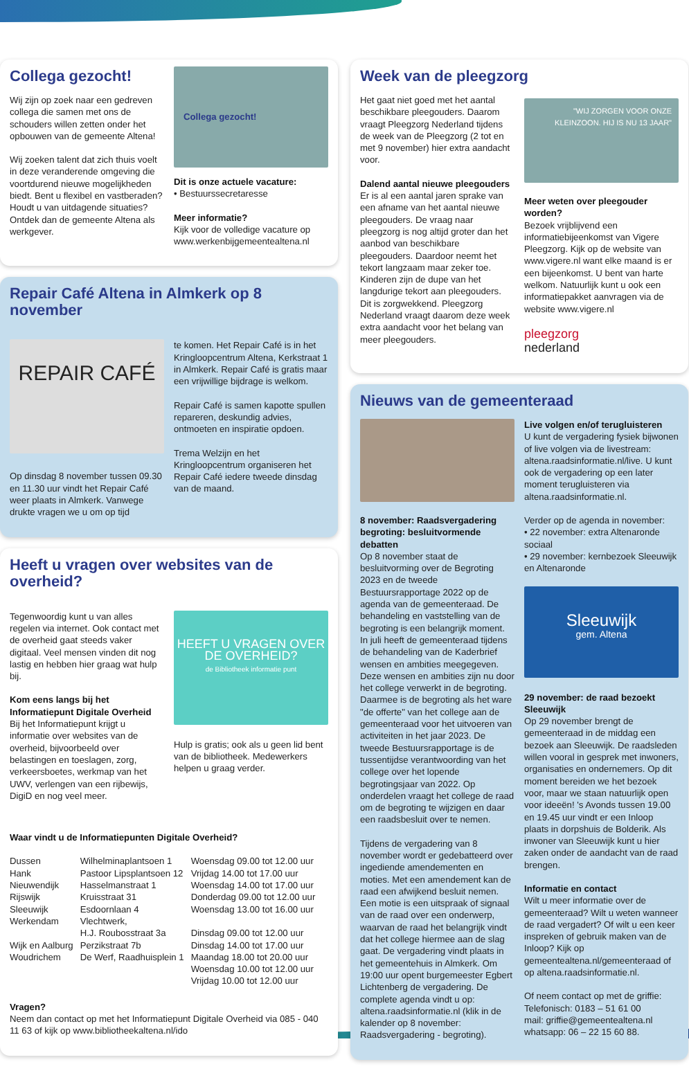Collega gezocht!
Wij zijn op zoek naar een gedreven collega die samen met ons de schouders willen zetten onder het opbouwen van de gemeente Altena!
Wij zoeken talent dat zich thuis voelt in deze veranderende omgeving die voortdurend nieuwe mogelijkheden biedt. Bent u flexibel en vastberaden? Houdt u van uitdagende situaties? Ontdek dan de gemeente Altena als werkgever.
Collega gezocht!
Dit is onze actuele vacature:
• Bestuurssecretaresse
Meer informatie?
Kijk voor de volledige vacature op www.werkenbijgemeentealtena.nl
Repair Café Altena in Almkerk op 8 november
REPAIR CAFÉ
Op dinsdag 8 november tussen 09.30 en 11.30 uur vindt het Repair Café weer plaats in Almkerk. Vanwege drukte vragen we u om op tijd
te komen. Het Repair Café is in het Kringloopcentrum Altena, Kerkstraat 1 in Almkerk. Repair Café is gratis maar een vrijwillige bijdrage is welkom.
Repair Café is samen kapotte spullen repareren, deskundig advies, ontmoeten en inspiratie opdoen.
Trema Welzijn en het Kringloopcentrum organiseren het Repair Café iedere tweede dinsdag van de maand.
Heeft u vragen over websites van de overheid?
Tegenwoordig kunt u van alles regelen via internet. Ook contact met de overheid gaat steeds vaker digitaal. Veel mensen vinden dit nog lastig en hebben hier graag wat hulp bij.
Kom eens langs bij het Informatiepunt Digitale Overheid
Bij het Informatiepunt krijgt u informatie over websites van de overheid, bijvoorbeeld over belastingen en toeslagen, zorg, verkeersboetes, werkmap van het UWV, verlengen van een rijbewijs, DigiD en nog veel meer.
HEEFT U VRAGEN OVER DE OVERHEID?
de Bibliotheek informatie punt
Hulp is gratis; ook als u geen lid bent van de bibliotheek. Medewerkers helpen u graag verder.
Waar vindt u de Informatiepunten Digitale Overheid?
| Dussen | Wilhelminaplantsoen 1 | Woensdag 09.00 tot 12.00 uur |
| Hank | Pastoor Lipsplantsoen 12 | Vrijdag 14.00 tot 17.00 uur |
| Nieuwendijk | Hasselmanstraat 1 | Woensdag 14.00 tot 17.00 uur |
| Rijswijk | Kruisstraat 31 | Donderdag 09.00 tot 12.00 uur |
| Sleeuwijk | Esdoornlaan 4 | Woensdag 13.00 tot 16.00 uur |
| Werkendam | Vlechtwerk, H.J. Roubosstraat 3a | Dinsdag 09.00 tot 12.00 uur |
| Wijk en Aalburg | Perzikstraat 7b | Dinsdag 14.00 tot 17.00 uur |
| Woudrichem | De Werf, Raadhuisplein 1 | Maandag 18.00 tot 20.00 uur Woensdag 10.00 tot 12.00 uur Vrijdag 10.00 tot 12.00 uur |
Vragen?
Neem dan contact op met het Informatiepunt Digitale Overheid via 085 - 040 11 63 of kijk op www.bibliotheekaltena.nl/ido
Week van de pleegzorg
Het gaat niet goed met het aantal beschikbare pleegouders. Daarom vraagt Pleegzorg Nederland tijdens de week van de Pleegzorg (2 tot en met 9 november) hier extra aandacht voor.
Dalend aantal nieuwe pleegouders
Er is al een aantal jaren sprake van een afname van het aantal nieuwe pleegouders. De vraag naar pleegzorg is nog altijd groter dan het aanbod van beschikbare pleegouders. Daardoor neemt het tekort langzaam maar zeker toe. Kinderen zijn de dupe van het langdurige tekort aan pleegouders. Dit is zorgwekkend. Pleegzorg Nederland vraagt daarom deze week extra aandacht voor het belang van meer pleegouders.
"WIJ ZORGEN VOOR ONZE KLEINZOON. HIJ IS NU 13 JAAR"
Meer weten over pleegouder worden?
Bezoek vrijblijvend een informatiebijeenkomst van Vigere Pleegzorg. Kijk op de website van www.vigere.nl want elke maand is er een bijeenkomst. U bent van harte welkom. Natuurlijk kunt u ook een informatiepakket aanvragen via de website www.vigere.nl
pleegzorg
nederland
Nieuws van de gemeenteraad
8 november: Raadsvergadering begroting: besluitvormende debatten
Op 8 november staat de besluitvorming over de Begroting 2023 en de tweede Bestuursrapportage 2022 op de agenda van de gemeenteraad. De behandeling en vaststelling van de begroting is een belangrijk moment. In juli heeft de gemeenteraad tijdens de behandeling van de Kaderbrief wensen en ambities meegegeven. Deze wensen en ambities zijn nu door het college verwerkt in de begroting. Daarmee is de begroting als het ware "de offerte" van het college aan de gemeenteraad voor het uitvoeren van activiteiten in het jaar 2023. De tweede Bestuursrapportage is de tussentijdse verantwoording van het college over het lopende begrotingsjaar van 2022. Op onderdelen vraagt het college de raad om de begroting te wijzigen en daar een raadsbesluit over te nemen.
Tijdens de vergadering van 8 november wordt er gedebatteerd over ingediende amendementen en moties. Met een amendement kan de raad een afwijkend besluit nemen. Een motie is een uitspraak of signaal van de raad over een onderwerp, waarvan de raad het belangrijk vindt dat het college hiermee aan de slag gaat. De vergadering vindt plaats in het gemeentehuis in Almkerk. Om 19:00 uur opent burgemeester Egbert Lichtenberg de vergadering. De complete agenda vindt u op: altena.raadsinformatie.nl (klik in de kalender op 8 november: Raadsvergadering - begroting).
Live volgen en/of terugluisteren
U kunt de vergadering fysiek bijwonen of live volgen via de livestream: altena.raadsinformatie.nl/live. U kunt ook de vergadering op een later moment terugluisteren via altena.raadsinformatie.nl.
Verder op de agenda in november:
• 22 november: extra Altenaronde sociaal
• 29 november: kernbezoek Sleeuwijk en Altenaronde
Sleeuwijk
gem. Altena
29 november: de raad bezoekt Sleeuwijk
Op 29 november brengt de gemeenteraad in de middag een bezoek aan Sleeuwijk. De raadsleden willen vooral in gesprek met inwoners, organisaties en ondernemers. Op dit moment bereiden we het bezoek voor, maar we staan natuurlijk open voor ideeën! 's Avonds tussen 19.00 en 19.45 uur vindt er een Inloop plaats in dorpshuis de Bolderik. Als inwoner van Sleeuwijk kunt u hier zaken onder de aandacht van de raad brengen.
Informatie en contact
Wilt u meer informatie over de gemeenteraad? Wilt u weten wanneer de raad vergadert? Of wilt u een keer inspreken of gebruik maken van de Inloop? Kijk op gemeentealtena.nl/gemeenteraad of op altena.raadsinformatie.nl.
Of neem contact op met de griffie:
Telefonisch: 0183 – 51 61 00
mail: griffie@gemeentealtena.nl
whatsapp: 06 – 22 15 60 88.